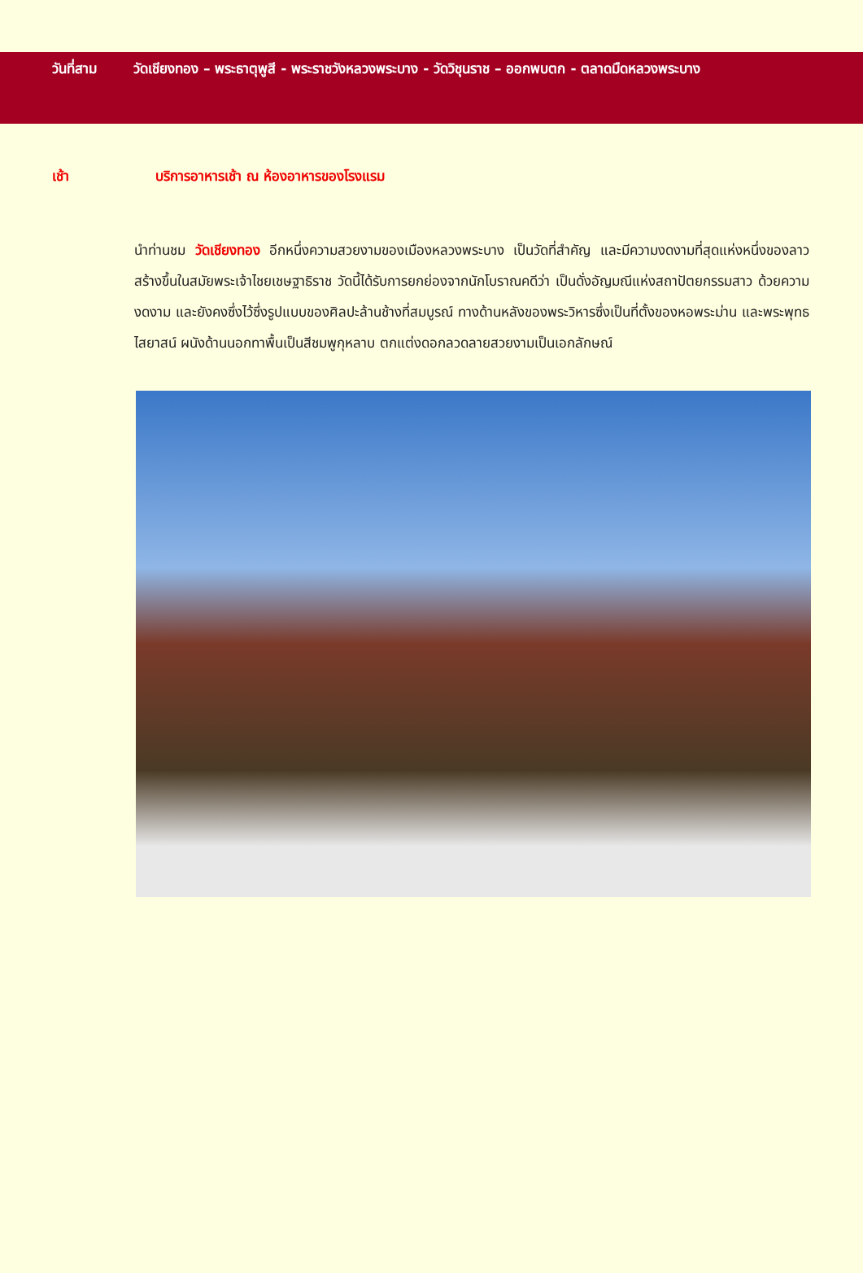วันที่สาม วัดเชียงทอง – พระธาตุพูสี - พระราชวังหลวงพระบาง - วัดวิชุนราช – ออกพบตก - ตลาดมืดหลวงพระบาง
เช้า บริการอาหารเช้า ณ ห้องอาหารของโรงแรม
นำท่านชม วัดเชียงทอง อีกหนึ่งความสวยงามของเมืองหลวงพระบาง เป็นวัดที่สำคัญ และมีความงดงามที่สุดแห่งหนึ่งของลาวสร้างขึ้นในสมัยพระเจ้าไชยเชษฐาธิราช วัดนี้ได้รับการยกย่องจากนักโบราณคดีว่า เป็นดั่งอัญมณีแห่งสถาปัตยกรรมสาว ด้วยความงดงาม และยังคงซึ่งไว้ซึ่งรูปแบบของศิลปะล้านช้างที่สมบูรณ์ ทางด้านหลังของพระวิหารซึ่งเป็นที่ตั้งของหอพระม่าน และพระพุทธไสยาสน์ ผนังด้านนอกทาพื้นเป็นสีชมพูกุหลาบ ตกแต่งดอกลวดลายสวยงามเป็นเอกลักษณ์